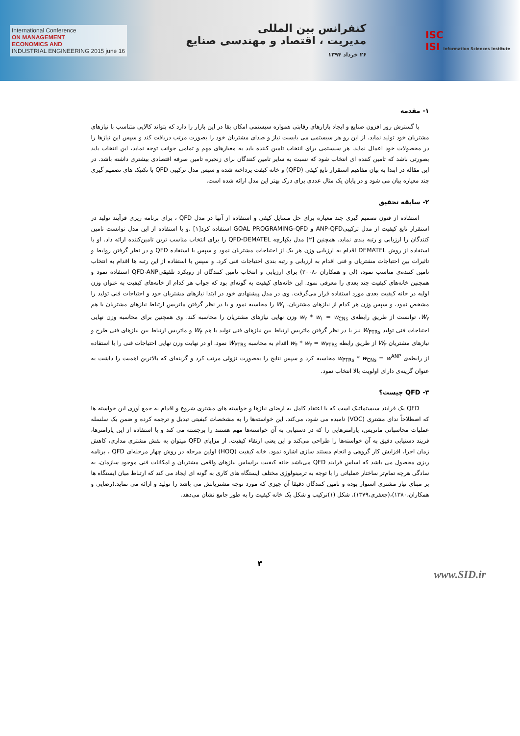International Conference
ON MANAGEMENT
ECONOMICS AND
INDUSTRIAL ENGINEERING 2015 june 16
کنفرانس بین المللی
مدیریت ، اقتصاد و مهندسی صنایع
۲۶ خرداد ۱۳۹۴
ISC
ISI Information Sciences Institute
۱- مقدمه
با گسترش روز افزون صنایع و ایجاد بازارهای رقابتی همواره سیستمی امکان بقا در این بازار را دارد که بتواند کالایی متناسب با نیازهای مشتریان خود تولید نماید. از این رو هر سیستمی می بایست نیاز و صدای مشتریان خود را بصورت مرتب دریافت کند و سپس این نیازها را در محصولات خود اعمال نماید. هر سیستمی برای انتخاب تامین کننده باید به معیارهای مهم و تمامی جوانب توجه نماید، این انتخاب باید بصورتی باشد که تامین کننده ای انتخاب شود که نسبت به سایر تامین کنندگان برای زنجیره تامین صرفه اقتصادی بیشتری داشته باشد. در این مقاله در ابتدا به بیان مفاهیم استقرار تابع کیفی (QFD) و خانه کیفت پرداخته شده و سپس مدل ترکیبی QFD با تکنیک های تصمیم گیری چند معیاره بیان می شود و در پایان یک مثال عددی برای درک بهتر این مدل ارائه شده است.
۲- سابقه تحقیق
استفاده از فنون تصمیم گیری چند معیاره برای حل مسایل کیفی و استفاده از آنها در مدل QFD ، برای برنامه ریزی فرآیند تولید در استقرار تابع کیفیت از مدل ترکیبیANP-QFD و GOAL PROGRAMING-QFD استفاده کرد[۱] .و با استفاده از این مدل توانست تامین کنندگان را ارزیابی و رتبه بندی نماید. همچنین [۲] مدل یکپارچه QFD-DEMATEL را برای انتخاب مناسب ترین تامین‌کننده ارائه داد. او با استفاده از روش DEMATEL اقدام به ارزیابی وزن هر یک از احتیاجات مشتریان نمود و سپس با استفاده QFD و در نظر گرفتن روابط و تاثیرات بین احتیاجات مشتریان و فنی اقدام به ارزیابی و رتبه بندی احتیاجات فنی کرد. و سپس با استفاده از این رتبه ها اقدام به انتخاب تامین کننده‌ی مناسب نمود، (لی و همکاران ،۲۰۰۸) برای ارزیابی و انتخاب تامین کنندگان از رویکرد تلفیقیQFD-ANP استفاده نمود و همچنین خانه‌های کیفیت چند بعدی را معرفی نمود. این خانه‌های کیفیت به گونه‌ای بود که جواب هر کدام از خانه‌های کیفیت به عنوان وزن اولیه در خانه کیفیت بعدی مورد استفاده قرار می‌گرفت. وی در مدل پیشنهادی خود در ابتدا نیازهای مشتریان خود و احتیاجات فنی تولید را مشخص نمود، و سپس وزن هر کدام از نیازهای مشتریان، W<sub>۱</sub> را محاسبه نمود و با در نظر گرفتن ماتریس ارتباط نیازهای مشتریان با هم W<sub>۲</sub>، توانست از طریق رابطه‌ی w<sub>۲</sub> * w<sub>۱</sub> = w<sub>CNs</sub> وزن نهایی نیازهای مشتریان را محاسبه کند. وی همچنین برای محاسبه وزن نهایی احتیاجات فنی تولید W<sub>PTRs</sub> نیز با در نظر گرفتن ماتریس ارتباط بین نیازهای فنی تولید با هم W<sub>۴</sub> و ماتریس ارتباط بین نیازهای فنی طرح و نیازهای مشتریان W<sub>۳</sub> از طریق رابطه w<sub>۴</sub> * w<sub>۳</sub> = w<sub>PTRs</sub> اقدام به محاسبه W<sub>PTRs</sub> نمود. او در نهایت وزن نهایی احتیاجات فنی را با استفاده از رابطه‌ی w<sub>PTRs</sub> * w<sub>CNs</sub> = w<sup>ANP</sup> محاسبه کرد و سپس نتایج را به‌صورت نزولی مرتب کرد و گزینه‌ای که بالاترین اهمیت را داشت به عنوان گزینه‌ی دارای اولویت بالا انتخاب نمود.
۳- QFD چیست؟
QFD یک فرایند سیستماتیک است که با اعتقاد کامل به ارضای نیازها و خواسته های مشتری شروع و اقدام به جمع آوری این خواسته ها که اصطلاحاً ندای مشتری (VOC) نامیده می شود، می‌کند. این خواسته‌ها را به مشخصات کیفیتی تبدیل و ترجمه کرده و ضمن یک سلسله عملیات محاسباتی ماتریس، پارامترهایی را که در دستیابی به آن خواسته‌ها مهم هستند را برجسته می کند و با استفاده از این پارامترها، فریند دستیابی دقیق به آن خواسته‌ها را طراحی می‌کند و این یعنی ارتقاء کیفیت. از مزایای QFD میتوان به نقش مشتری مداری، کاهش زمان اجرا، افزایش کار گروهی و انجام مستند سازی اشاره نمود. خانه کیفیت (HOQ) اولین مرحله در روش چهار مرحله‌ای QFD ، برنامه ریزی محصول می باشد که اساس فرایند QFD می‌باشد خانه کیفیت براساس نیازهای واقعی مشتریان و امکانات فنی موجود سازمان، به سادگی هرچه تمام‌تر ساختار عملیاتی را با توجه به ترمینولوژی مختلف ایستگاه های کاری به گونه ای ایجاد می کند که ارتباط میان ایستگاه ها بر مبنای نیاز مشتری استوار بوده و تامین کنندگان دقیقا آن چیزی که مورد توجه مشتریانش می باشد را تولید و ارائه می نماید.(رضایی و همکاران،۱۳۸۰)،(جعفری،۱۳۷۹). شکل (۱)ترکیب و شکل یک خانه کیفیت را به طور جامع نشان می‌دهد.
۳
www.SID.ir